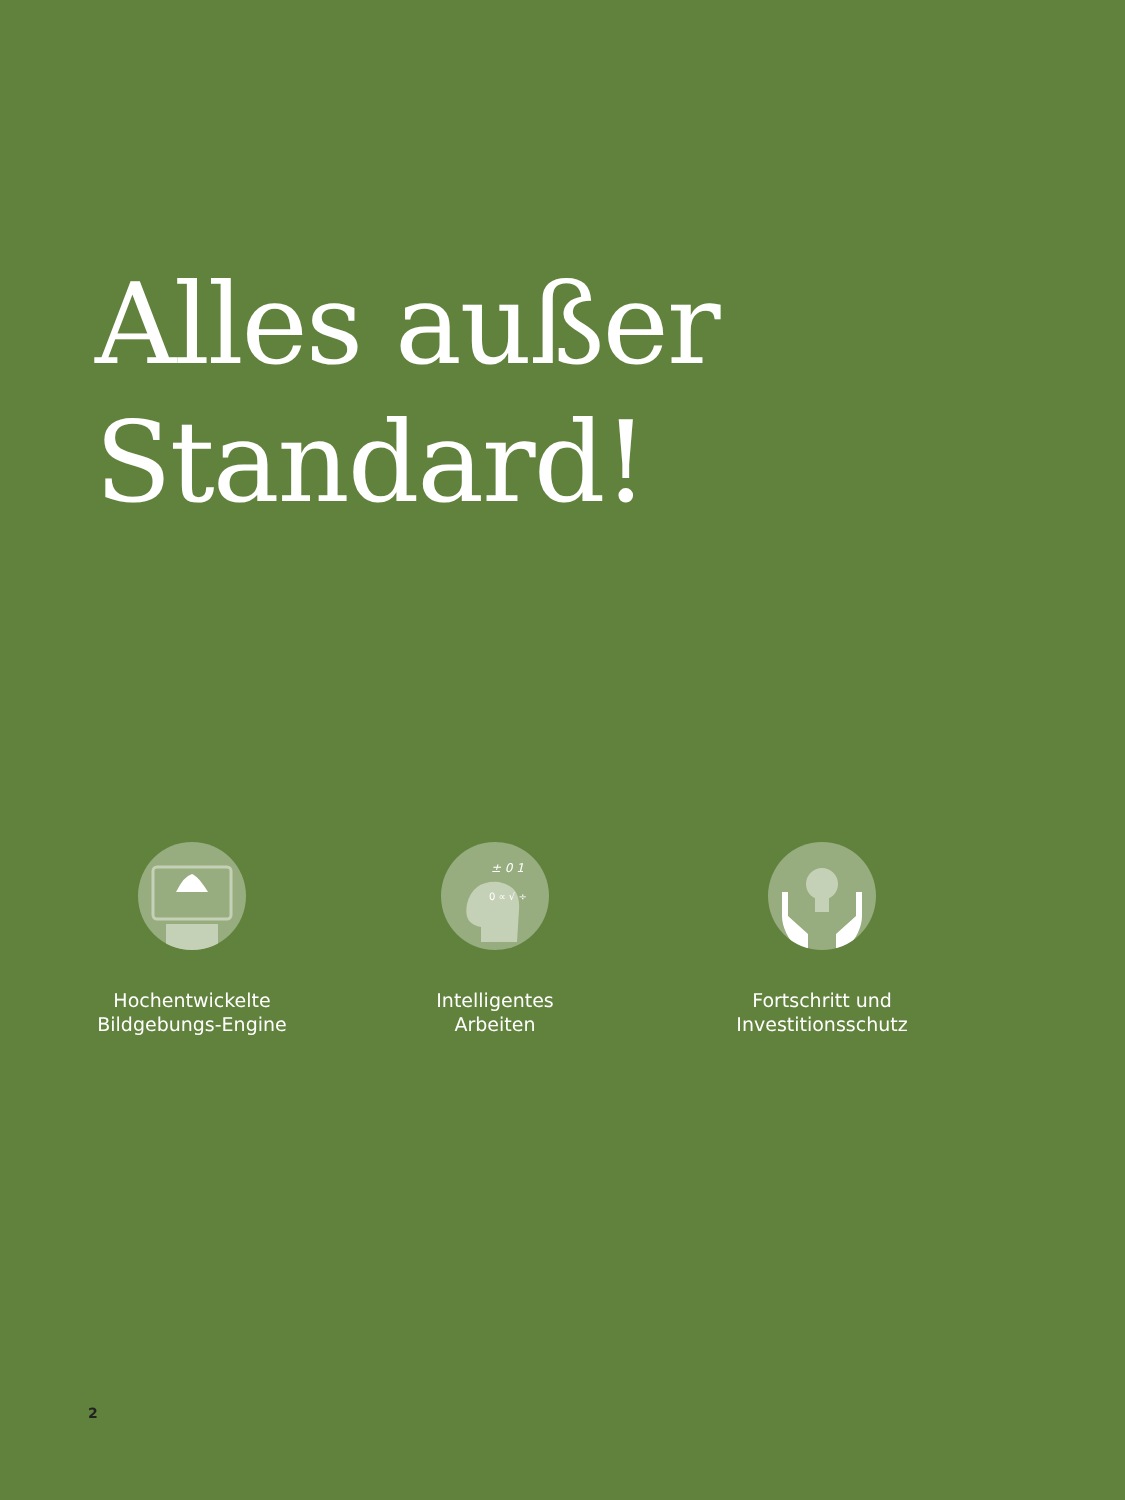Alles außer
Standard!
Hochentwickelte
Bildgebungs-Engine
± 0 1
0 ∝ √ ÷
Intelligentes
Arbeiten
Fortschritt und
Investitionsschutz
2